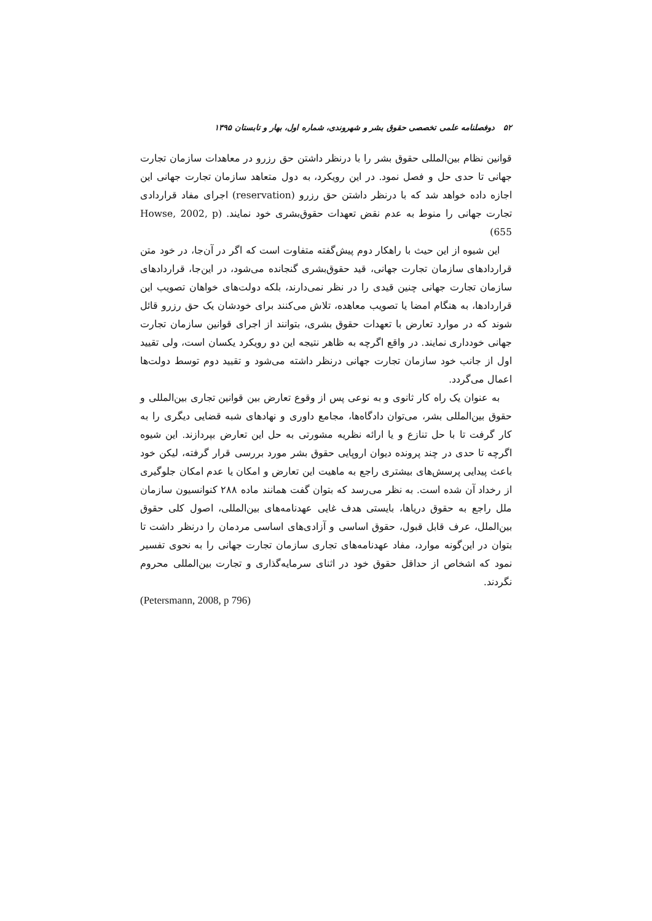۵۲ دوفصلنامه علمی تخصصی حقوق بشر و شهروندی، شماره اول، بهار و تابستان ۱۳۹۵
قوانین نظام بین‌المللی حقوق بشر را با درنظر داشتن حق رزرو در معاهدات سازمان تجارت جهانی تا حدی حل و فصل نمود. در این رویکرد، به دول متعاهد سازمان تجارت جهانی این اجازه داده خواهد شد که با درنظر داشتن حق رزرو (reservation) اجرای مفاد قراردادی تجارت جهانی را منوط به عدم نقض تعهدات حقوق‌بشری خود نمایند. (Howse, 2002, p 655)
این شیوه از این حیث با راهکار دوم پیش‌گفته متفاوت است که اگر در آن‌جا، در خود متن قراردادهای سازمان تجارت جهانی، قید حقوق‌بشری گنجانده می‌شود، در این‌جا، قراردادهای سازمان تجارت جهانی چنین قیدی را در نظر نمی‌دارند، بلکه دولت‌های خواهان تصویب این قراردادها، به هنگام امضا یا تصویب معاهده، تلاش می‌کنند برای خودشان یک حق رزرو قائل شوند که در موارد تعارض با تعهدات حقوق بشری، بتوانند از اجرای قوانین سازمان تجارت جهانی خودداری نمایند. در واقع اگرچه به ظاهر نتیجه این دو رویکرد یکسان است، ولی تقیید اول از جانب خود سازمان تجارت جهانی درنظر داشته می‌شود و تقیید دوم توسط دولت‌ها اعمال می‌گردد.
به عنوان یک راه کار ثانوی و به نوعی پس از وقوع تعارض بین قوانین تجاری بین‌المللی و حقوق بین‌المللی بشر، می‌توان دادگاه‌ها، مجامع داوری و نهادهای شبه قضایی دیگری را به کار گرفت تا با حل تنازع و یا ارائه نظریه مشورتی به حل این تعارض بپردازند. این شیوه اگرچه تا حدی در چند پرونده دیوان اروپایی حقوق بشر مورد بررسی قرار گرفته، لیکن خود باعث پیدایی پرسش‌های بیشتری راجع به ماهیت این تعارض و امکان یا عدم امکان جلوگیری از رخداد آن شده است. به نظر می‌رسد که بتوان گفت همانند ماده ۲۸۸ کنوانسیون سازمان ملل راجع به حقوق دریاها، بایستی هدف غایی عهدنامه‌های بین‌المللی، اصول کلی حقوق بین‌الملل، عرف قابل قبول، حقوق اساسی و آزادی‌های اساسی مردمان را درنظر داشت تا بتوان در این‌گونه موارد، مفاد عهدنامه‌های تجاری سازمان تجارت جهانی را به نحوی تفسیر نمود که اشخاص از حداقل حقوق خود در اثنای سرمایه‌گذاری و تجارت بین‌المللی محروم نگردند.
(Petersmann, 2008, p 796)